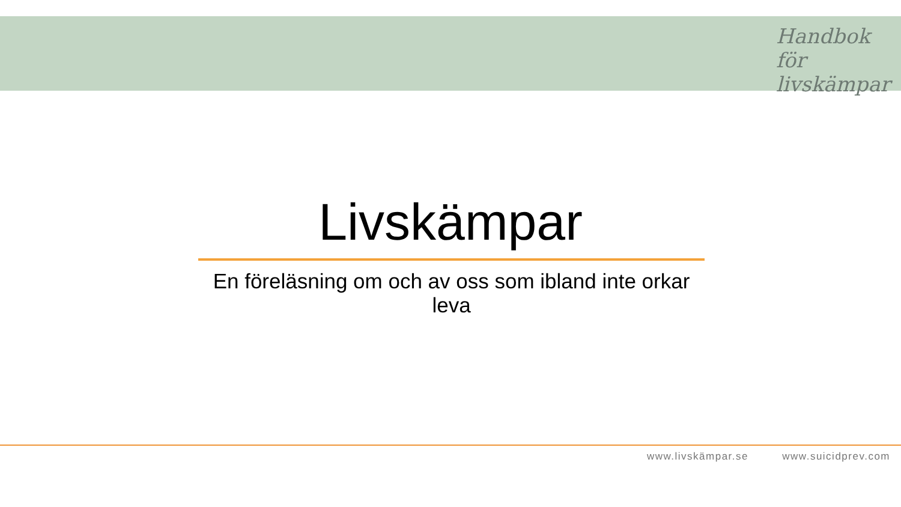Handbok för
livskämpar
Livskämpar
En föreläsning om och av oss som ibland inte orkar leva
www.livskämpar.se www.suicidprev.com